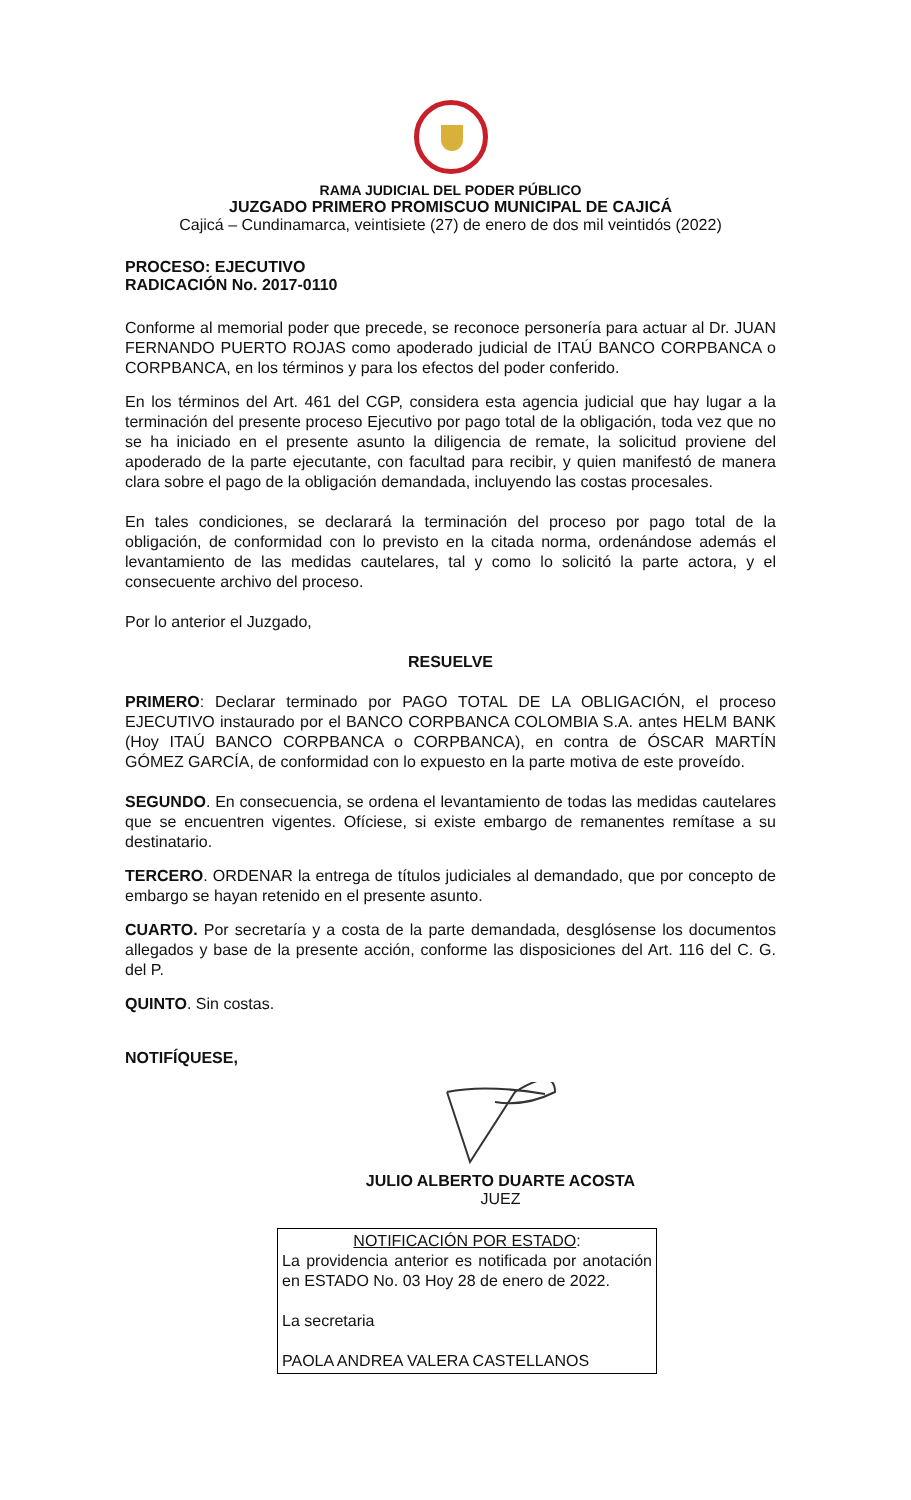RAMA JUDICIAL DEL PODER PÚBLICO
JUZGADO PRIMERO PROMISCUO MUNICIPAL DE CAJICÁ
Cajicá – Cundinamarca, veintisiete (27) de enero de dos mil veintidós (2022)
PROCESO: EJECUTIVO
RADICACIÓN No. 2017-0110
Conforme al memorial poder que precede, se reconoce personería para actuar al Dr. JUAN FERNANDO PUERTO ROJAS como apoderado judicial de ITAÚ BANCO CORPBANCA o CORPBANCA, en los términos y para los efectos del poder conferido.
En los términos del Art. 461 del CGP, considera esta agencia judicial que hay lugar a la terminación del presente proceso Ejecutivo por pago total de la obligación, toda vez que no se ha iniciado en el presente asunto la diligencia de remate, la solicitud proviene del apoderado de la parte ejecutante, con facultad para recibir, y quien manifestó de manera clara sobre el pago de la obligación demandada, incluyendo las costas procesales.
En tales condiciones, se declarará la terminación del proceso por pago total de la obligación, de conformidad con lo previsto en la citada norma, ordenándose además el levantamiento de las medidas cautelares, tal y como lo solicitó la parte actora, y el consecuente archivo del proceso.
Por lo anterior el Juzgado,
RESUELVE
PRIMERO: Declarar terminado por PAGO TOTAL DE LA OBLIGACIÓN, el proceso EJECUTIVO instaurado por el BANCO CORPBANCA COLOMBIA S.A. antes HELM BANK (Hoy ITAÚ BANCO CORPBANCA o CORPBANCA), en contra de ÓSCAR MARTÍN GÓMEZ GARCÍA, de conformidad con lo expuesto en la parte motiva de este proveído.
SEGUNDO. En consecuencia, se ordena el levantamiento de todas las medidas cautelares que se encuentren vigentes. Ofíciese, si existe embargo de remanentes remítase a su destinatario.
TERCERO. ORDENAR la entrega de títulos judiciales al demandado, que por concepto de embargo se hayan retenido en el presente asunto.
CUARTO. Por secretaría y a costa de la parte demandada, desglósense los documentos allegados y base de la presente acción, conforme las disposiciones del Art. 116 del C. G. del P.
QUINTO. Sin costas.
NOTIFÍQUESE,
JULIO ALBERTO DUARTE ACOSTA
JUEZ
NOTIFICACIÓN POR ESTADO:
La providencia anterior es notificada por anotación en ESTADO No. 03 Hoy 28 de enero de 2022.
La secretaria
PAOLA ANDREA VALERA CASTELLANOS